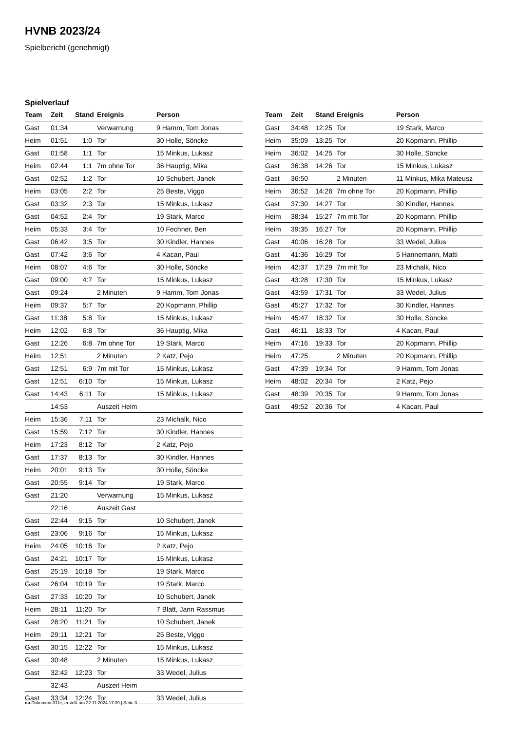HVNB 2023/24
Spielbericht (genehmigt)
Spielverlauf
| Team | Zeit | Stand | Ereignis | Person |
| --- | --- | --- | --- | --- |
| Gast | 01:34 | | Verwarnung | 9 Hamm, Tom Jonas |
| Heim | 01:51 | 1:0 | Tor | 30 Holle, Söncke |
| Gast | 01:58 | 1:1 | Tor | 15 Minkus, Lukasz |
| Heim | 02:44 | 1:1 | 7m ohne Tor | 36 Hauptig, Mika |
| Gast | 02:52 | 1:2 | Tor | 10 Schubert, Janek |
| Heim | 03:05 | 2:2 | Tor | 25 Beste, Viggo |
| Gast | 03:32 | 2:3 | Tor | 15 Minkus, Lukasz |
| Gast | 04:52 | 2:4 | Tor | 19 Stark, Marco |
| Heim | 05:33 | 3:4 | Tor | 10 Fechner, Ben |
| Gast | 06:42 | 3:5 | Tor | 30 Kindler, Hannes |
| Gast | 07:42 | 3:6 | Tor | 4 Kacan, Paul |
| Heim | 08:07 | 4:6 | Tor | 30 Holle, Söncke |
| Gast | 09:00 | 4:7 | Tor | 15 Minkus, Lukasz |
| Gast | 09:24 | | 2 Minuten | 9 Hamm, Tom Jonas |
| Heim | 09:37 | 5:7 | Tor | 20 Kopmann, Phillip |
| Gast | 11:38 | 5:8 | Tor | 15 Minkus, Lukasz |
| Heim | 12:02 | 6:8 | Tor | 36 Hauptig, Mika |
| Gast | 12:26 | 6:8 | 7m ohne Tor | 19 Stark, Marco |
| Heim | 12:51 | | 2 Minuten | 2 Katz, Pejo |
| Gast | 12:51 | 6:9 | 7m mit Tor | 15 Minkus, Lukasz |
| Gast | 12:51 | 6:10 | Tor | 15 Minkus, Lukasz |
| Gast | 14:43 | 6:11 | Tor | 15 Minkus, Lukasz |
| | 14:53 | | Auszeit Heim | |
| Heim | 15:36 | 7:11 | Tor | 23 Michalk, Nico |
| Gast | 15:59 | 7:12 | Tor | 30 Kindler, Hannes |
| Heim | 17:23 | 8:12 | Tor | 2 Katz, Pejo |
| Gast | 17:37 | 8:13 | Tor | 30 Kindler, Hannes |
| Heim | 20:01 | 9:13 | Tor | 30 Holle, Söncke |
| Gast | 20:55 | 9:14 | Tor | 19 Stark, Marco |
| Gast | 21:20 | | Verwarnung | 15 Minkus, Lukasz |
| | 22:16 | | Auszeit Gast | |
| Gast | 22:44 | 9:15 | Tor | 10 Schubert, Janek |
| Gast | 23:06 | 9:16 | Tor | 15 Minkus, Lukasz |
| Heim | 24:05 | 10:16 | Tor | 2 Katz, Pejo |
| Gast | 24:21 | 10:17 | Tor | 15 Minkus, Lukasz |
| Gast | 25:19 | 10:18 | Tor | 19 Stark, Marco |
| Gast | 26:04 | 10:19 | Tor | 19 Stark, Marco |
| Gast | 27:33 | 10:20 | Tor | 10 Schubert, Janek |
| Heim | 28:11 | 11:20 | Tor | 7 Blatt, Jann Rassmus |
| Gast | 28:20 | 11:21 | Tor | 10 Schubert, Janek |
| Heim | 29:11 | 12:21 | Tor | 25 Beste, Viggo |
| Gast | 30:15 | 12:22 | Tor | 15 Minkus, Lukasz |
| Gast | 30:48 | | 2 Minuten | 15 Minkus, Lukasz |
| Gast | 32:42 | 12:23 | Tor | 33 Wedel, Julius |
| | 32:43 | | Auszeit Heim | |
| Gast | 33:34 | 12:24 | Tor | 33 Wedel, Julius |
| Team | Zeit | Stand | Ereignis | Person |
| --- | --- | --- | --- | --- |
| Gast | 34:48 | 12:25 | Tor | 19 Stark, Marco |
| Heim | 35:09 | 13:25 | Tor | 20 Kopmann, Phillip |
| Heim | 36:02 | 14:25 | Tor | 30 Holle, Söncke |
| Gast | 36:38 | 14:26 | Tor | 15 Minkus, Lukasz |
| Gast | 36:50 | | 2 Minuten | 11 Minkus, Mika Mateusz |
| Heim | 36:52 | 14:26 | 7m ohne Tor | 20 Kopmann, Phillip |
| Gast | 37:30 | 14:27 | Tor | 30 Kindler, Hannes |
| Heim | 38:34 | 15:27 | 7m mit Tor | 20 Kopmann, Phillip |
| Heim | 39:35 | 16:27 | Tor | 20 Kopmann, Phillip |
| Gast | 40:06 | 16:28 | Tor | 33 Wedel, Julius |
| Gast | 41:36 | 16:29 | Tor | 5 Hannemann, Matti |
| Heim | 42:37 | 17:29 | 7m mit Tor | 23 Michalk, Nico |
| Gast | 43:28 | 17:30 | Tor | 15 Minkus, Lukasz |
| Gast | 43:59 | 17:31 | Tor | 33 Wedel, Julius |
| Gast | 45:27 | 17:32 | Tor | 30 Kindler, Hannes |
| Heim | 45:47 | 18:32 | Tor | 30 Holle, Söncke |
| Gast | 46:11 | 18:33 | Tor | 4 Kacan, Paul |
| Heim | 47:16 | 19:33 | Tor | 20 Kopmann, Phillip |
| Heim | 47:25 | | 2 Minuten | 20 Kopmann, Phillip |
| Gast | 47:39 | 19:34 | Tor | 9 Hamm, Tom Jonas |
| Heim | 48:02 | 20:34 | Tor | 2 Katz, Pejo |
| Gast | 48:39 | 20:35 | Tor | 9 Hamm, Tom Jonas |
| Gast | 49:52 | 20:36 | Tor | 4 Kacan, Paul |
nu.Dokument 011e, erstellt am 22.11.2024 17:39 | Seite 3